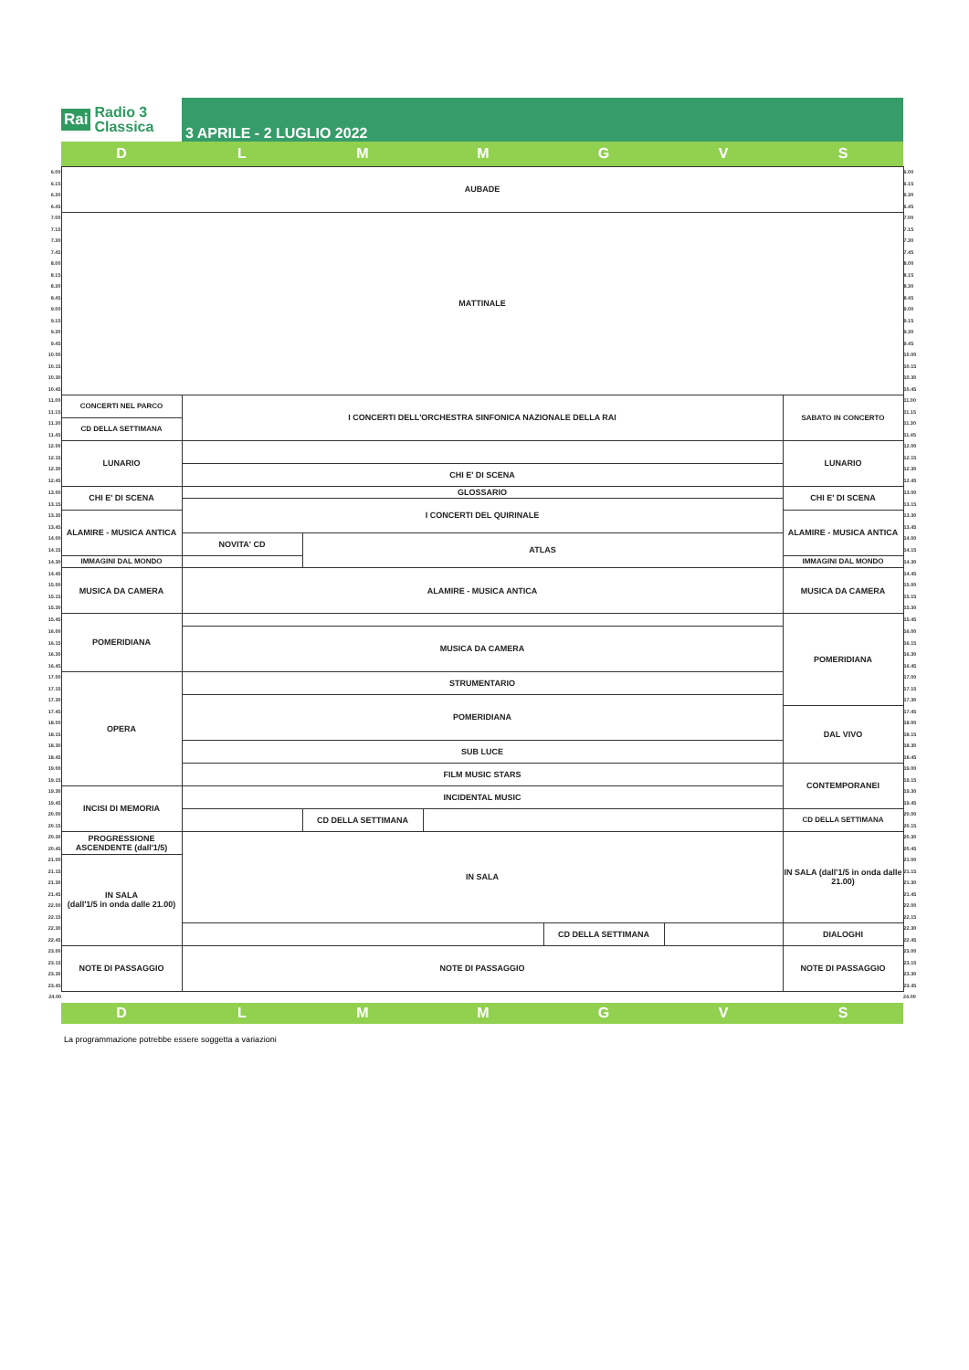Rai Radio 3
Classica
3 APRILE - 2 LUGLIO 2022
| ⏱ | D | L | M | M | G | V | S | ⏱ |
| 6.00 | AUBADE | | | | | | | 6.00 |
| 6.15 | | | | | | | | 6.15 |
| 6.30 | | | | | | | | 6.30 |
| 6.45 | | | | | | | | 6.45 |
| 7.00 | MATTINALE | | | | | | | 7.00 |
| 7.15 | | | | | | | | 7.15 |
| 7.30 | | | | | | | | 7.30 |
| 7.45 | | | | | | | | 7.45 |
| 8.00 | | | | | | | | 8.00 |
| 8.15 | | | | | | | | 8.15 |
| 8.30 | | | | | | | | 8.30 |
| 8.45 | | | | | | | | 8.45 |
| 9.00 | | | | | | | | 9.00 |
| 9.15 | | | | | | | | 9.15 |
| 9.30 | | | | | | | | 9.30 |
| 9.45 | | | | | | | | 9.45 |
| 10.00 | | | | | | | | 10.00 |
| 10.15 | | | | | | | | 10.15 |
| 10.30 | | | | | | | | 10.30 |
| 10.45 | | | | | | | | 10.45 |
| 11.00 | CONCERTI NEL PARCO | I CONCERTI DELL'ORCHESTRA SINFONICA NAZIONALE DELLA RAI | | | | | SABATO IN CONCERTO | 11.00 |
| 11.15 | | | | | | | | 11.15 |
| 11.30 | CD DELLA SETTIMANA | | | | | | | 11.30 |
| 11.45 | | | | | | | | 11.45 |
| 12.00 | LUNARIO | | | | | | LUNARIO | 12.00 |
| 12.15 | | | | | | | | 12.15 |
| 12.30 | | CHI E' DI SCENA | | | | | | 12.30 |
| 12.45 | | | | | | | | 12.45 |
| 13.00 | CHI E' DI SCENA | GLOSSARIO | | | | | CHI E' DI SCENA | 13.00 |
| 13.15 | | I CONCERTI DEL QUIRINALE | | | | | | 13.15 |
| 13.30 | ALAMIRE - MUSICA ANTICA | | | | | | ALAMIRE - MUSICA ANTICA | 13.30 |
| 13.45 | | | | | | | | 13.45 |
| 14.00 | | NOVITA' CD | ATLAS | | | | | 14.00 |
| 14.15 | | | | | | | | 14.15 |
| 14.30 | IMMAGINI DAL MONDO | | | | | | IMMAGINI DAL MONDO | 14.30 |
| 14.45 | MUSICA DA CAMERA | ALAMIRE - MUSICA ANTICA | | | | | MUSICA DA CAMERA | 14.45 |
| 15.00 | | | | | | | | 15.00 |
| 15.15 | | | | | | | | 15.15 |
| 15.30 | | | | | | | | 15.30 |
| 15.45 | POMERIDIANA | | | | | | POMERIDIANA | 15.45 |
| 16.00 | | MUSICA DA CAMERA | | | | | | 16.00 |
| 16.15 | | | | | | | | 16.15 |
| 16.30 | | | | | | | | 16.30 |
| 16.45 | | | | | | | | 16.45 |
| 17.00 | OPERA | STRUMENTARIO | | | | | | 17.00 |
| 17.15 | | | | | | | | 17.15 |
| 17.30 | | POMERIDIANA | | | | | | 17.30 |
| 17.45 | | | | | | | DAL VIVO | 17.45 |
| 18.00 | | | | | | | | 18.00 |
| 18.15 | | | | | | | | 18.15 |
| 18.30 | | SUB LUCE | | | | | | 18.30 |
| 18.45 | | | | | | | | 18.45 |
| 19.00 | | FILM MUSIC STARS | | | | | CONTEMPORANEI | 19.00 |
| 19.15 | | | | | | | | 19.15 |
| 19.30 | INCISI DI MEMORIA | INCIDENTAL MUSIC | | | | | | 19.30 |
| 19.45 | | | | | | | | 19.45 |
| 20.00 | | | CD DELLA SETTIMANA | | | | CD DELLA SETTIMANA | 20.00 |
| 20.15 | | | | | | | | 20.15 |
| 20.30 | PROGRESSIONE ASCENDENTE (dall'1/5) | IN SALA | | | | | IN SALA (dall'1/5 in onda dalle 21.00) | 20.30 |
| 20.45 | | | | | | | | 20.45 |
| 21.00 | IN SALA (dall'1/5 in onda dalle 21.00) | | | | | | | 21.00 |
| 21.15 | | | | | | | | 21.15 |
| 21.30 | | | | | | | | 21.30 |
| 21.45 | | | | | | | | 21.45 |
| 22.00 | | | | | | | | 22.00 |
| 22.15 | | | | | | | | 22.15 |
| 22.30 | | | | | CD DELLA SETTIMANA | | DIALOGHI | 22.30 |
| 22.45 | | | | | | | | 22.45 |
| 23.00 | NOTE DI PASSAGGIO | NOTE DI PASSAGGIO | | | | | NOTE DI PASSAGGIO | 23.00 |
| 23.15 | | | | | | | | 23.15 |
| 23.30 | | | | | | | | 23.30 |
| 23.45 | | | | | | | | 23.45 |
| 24.00 | | | | | | | | 24.00 |
| | D | L | M | M | G | V | S | |
La programmazione potrebbe essere soggetta a variazioni